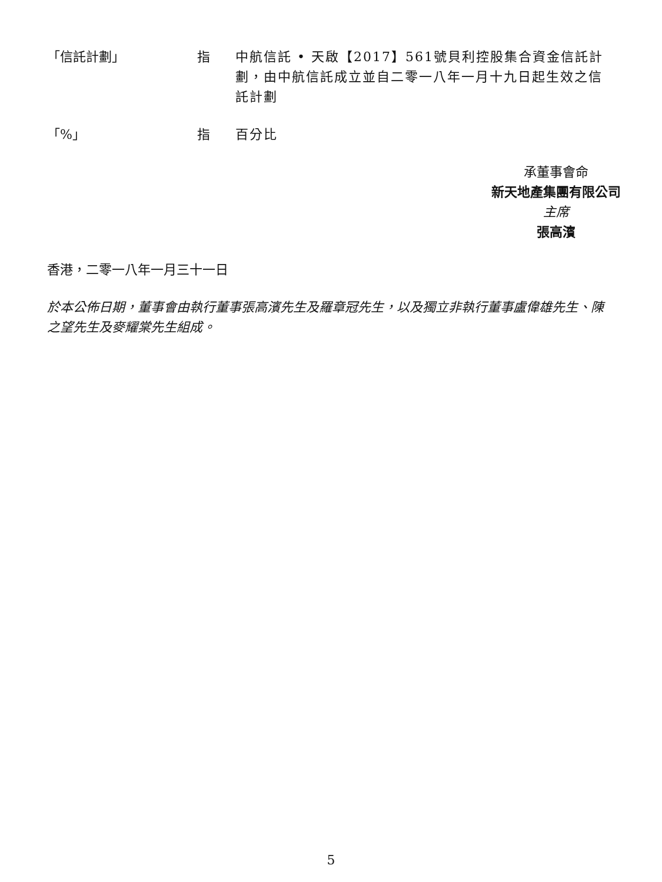| 「信託計劃」 | 指 | 中航信託 • 天啟【2017】561號貝利控股集合資金信託計劃，由中航信託成立並自二零一八年一月十九日起生效之信託計劃 |
| 「%」 | 指 | 百分比 |
承董事會命
新天地產集團有限公司
主席
張高濱
香港，二零一八年一月三十一日
於本公佈日期，董事會由執行董事張高濱先生及羅章冠先生，以及獨立非執行董事盧偉雄先生、陳之望先生及麥耀棠先生組成。
5